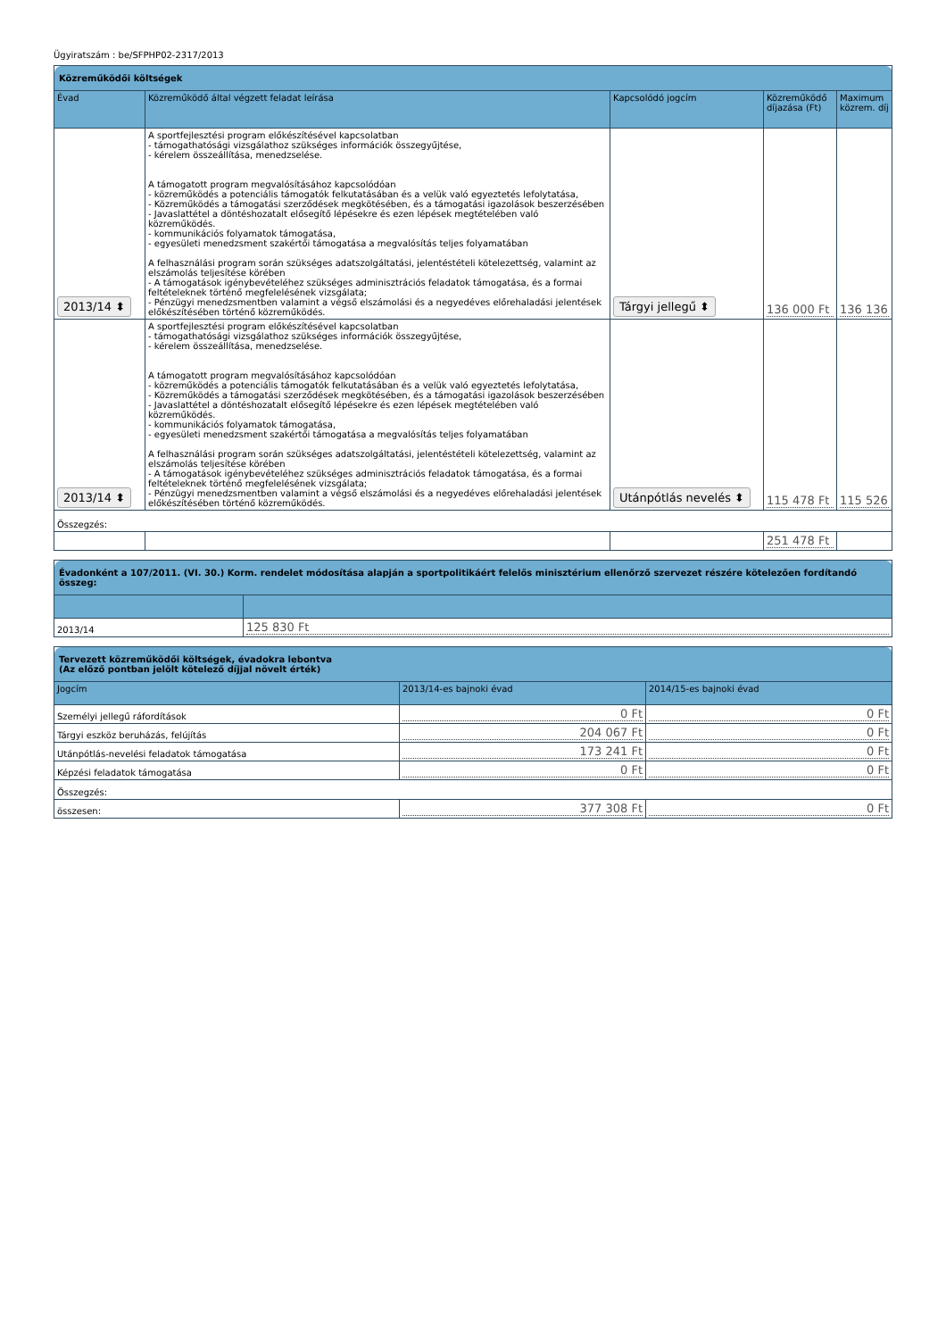Ügyiratszám : be/SFPHP02-2317/2013
| Közreműködői költségek | | | | |
| Évad | Közreműködő által végzett feladat leírása | Kapcsolódó jogcím | Közreműködő díjazása (Ft) | Maximum közrem. díj |
| 2013/14 ⬍ | A sportfejlesztési program előkészítésével kapcsolatban - támogathatósági vizsgálathoz szükséges információk összegyűjtése, - kérelem összeállítása, menedzselése. A támogatott program megvalósításához kapcsolódóan - közreműködés a potenciális támogatók felkutatásában és a velük való egyeztetés lefolytatása, - Közreműködés a támogatási szerződések megkötésében, és a támogatási igazolások beszerzésében - Javaslattétel a döntéshozatalt elősegítő lépésekre és ezen lépések megtételében való közreműködés. - kommunikációs folyamatok támogatása, - egyesületi menedzsment szakértői támogatása a megvalósítás teljes folyamatában A felhasználási program során szükséges adatszolgáltatási, jelentéstételi kötelezettség, valamint az elszámolás teljesítése körében - A támogatások igénybevételéhez szükséges adminisztrációs feladatok támogatása, és a formai feltételeknek történő megfelelésének vizsgálata; - Pénzügyi menedzsmentben valamint a végső elszámolási és a negyedéves előrehaladási jelentések előkészítésében történő közreműködés. | Tárgyi jellegű ⬍ | 136 000 Ft | 136 136 |
| 2013/14 ⬍ | A sportfejlesztési program előkészítésével kapcsolatban - támogathatósági vizsgálathoz szükséges információk összegyűjtése, - kérelem összeállítása, menedzselése. A támogatott program megvalósításához kapcsolódóan - közreműködés a potenciális támogatók felkutatásában és a velük való egyeztetés lefolytatása, - Közreműködés a támogatási szerződések megkötésében, és a támogatási igazolások beszerzésében - Javaslattétel a döntéshozatalt elősegítő lépésekre és ezen lépések megtételében való közreműködés. - kommunikációs folyamatok támogatása, - egyesületi menedzsment szakértői támogatása a megvalósítás teljes folyamatában A felhasználási program során szükséges adatszolgáltatási, jelentéstételi kötelezettség, valamint az elszámolás teljesítése körében - A támogatások igénybevételéhez szükséges adminisztrációs feladatok támogatása, és a formai feltételeknek történő megfelelésének vizsgálata; - Pénzügyi menedzsmentben valamint a végső elszámolási és a negyedéves előrehaladási jelentések előkészítésében történő közreműködés. | Utánpótlás nevelés ⬍ | 115 478 Ft | 115 526 |
| Összegzés: | | | | |
| | | | 251 478 Ft | |
| Évadonként a 107/2011. (VI. 30.) Korm. rendelet módosítása alapján a sportpolitikáért felelős minisztérium ellenőrző szervezet részére kötelezően fordítandó összeg: | |
| 2013/14 | 125 830 Ft |
| Tervezett közreműködői költségek, évadokra lebontva (Az előző pontban jelölt kötelező díjjal növelt érték) | | |
| Jogcím | 2013/14-es bajnoki évad | 2014/15-es bajnoki évad |
| Személyi jellegű ráfordítások | 0 Ft | 0 Ft |
| Tárgyi eszköz beruházás, felújítás | 204 067 Ft | 0 Ft |
| Utánpótlás-nevelési feladatok támogatása | 173 241 Ft | 0 Ft |
| Képzési feladatok támogatása | 0 Ft | 0 Ft |
| Összegzés: | | |
| összesen: | 377 308 Ft | 0 Ft |